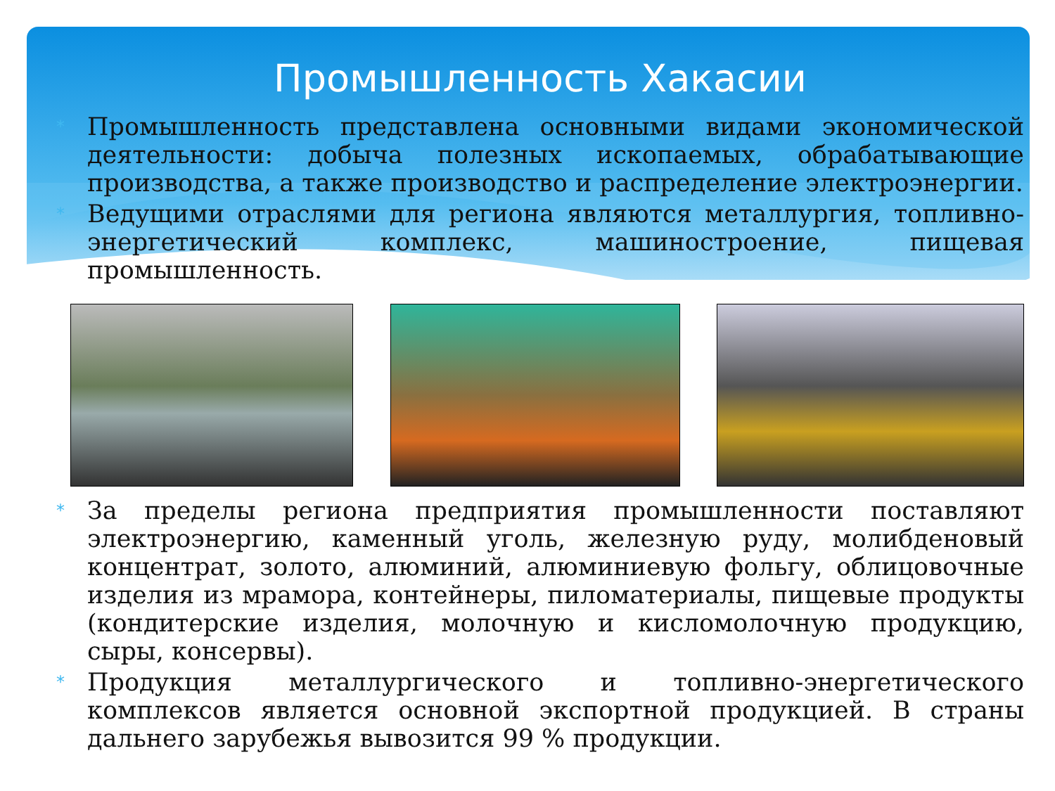Промышленность Хакасии
*
Промышленность представлена основными видами экономической деятельности: добыча полезных ископаемых, обрабатывающие производства, а также производство и распределение электроэнергии.
*
Ведущими отраслями для региона являются металлургия, топливно-энергетический комплекс, машиностроение, пищевая промышленность.
*
За пределы региона предприятия промышленности поставляют электроэнергию, каменный уголь, железную руду, молибденовый концентрат, золото, алюминий, алюминиевую фольгу, облицовочные изделия из мрамора, контейнеры, пиломатериалы, пищевые продукты (кондитерские изделия, молочную и кисломолочную продукцию, сыры, консервы).
*
Продукция металлургического и топливно-энергетического комплексов является основной экспортной продукцией. В страны дальнего зарубежья вывозится 99 % продукции.